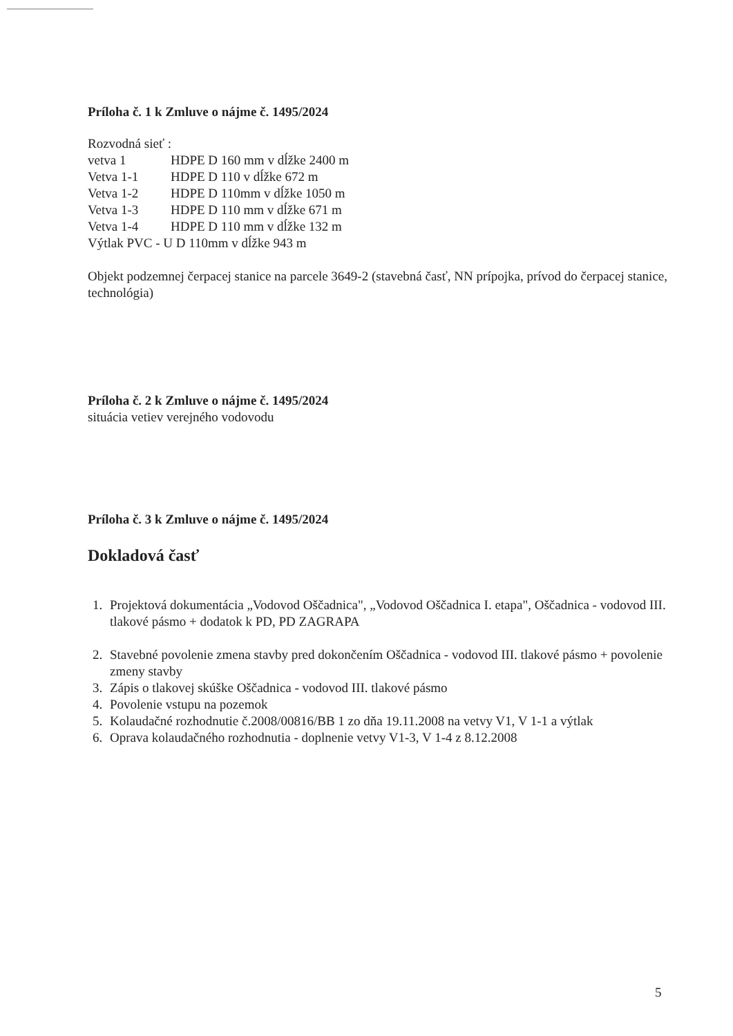Príloha č. 1 k Zmluve o nájme č. 1495/2024
Rozvodná sieť :
vetva 1 HDPE D 160 mm v dĺžke 2400 m
Vetva 1-1 HDPE D 110 v dĺžke 672 m
Vetva 1-2 HDPE D 110mm v dĺžke 1050 m
Vetva 1-3 HDPE D 110 mm v dĺžke 671 m
Vetva 1-4 HDPE D 110 mm v dĺžke 132 m
Výtlak PVC - U D 110mm v dĺžke 943 m
Objekt podzemnej čerpacej stanice na parcele 3649-2 (stavebná časť, NN prípojka, prívod do čerpacej stanice, technológia)
Príloha č. 2 k Zmluve o nájme č. 1495/2024
situácia vetiev verejného vodovodu
Príloha č. 3 k Zmluve o nájme č. 1495/2024
Dokladová časť
1. Projektová dokumentácia „Vodovod Oščadnica", „Vodovod Oščadnica I. etapa", Oščadnica - vodovod III. tlakové pásmo + dodatok k PD, PD ZAGRAPA
2. Stavebné povolenie zmena stavby pred dokončením Oščadnica - vodovod III. tlakové pásmo + povolenie zmeny stavby
3. Zápis o tlakovej skúške Oščadnica - vodovod III. tlakové pásmo
4. Povolenie vstupu na pozemok
5. Kolaudačné rozhodnutie č.2008/00816/BB 1 zo dňa 19.11.2008 na vetvy V1, V 1-1 a výtlak
6. Oprava kolaudačného rozhodnutia - doplnenie vetvy V1-3, V 1-4 z 8.12.2008
5